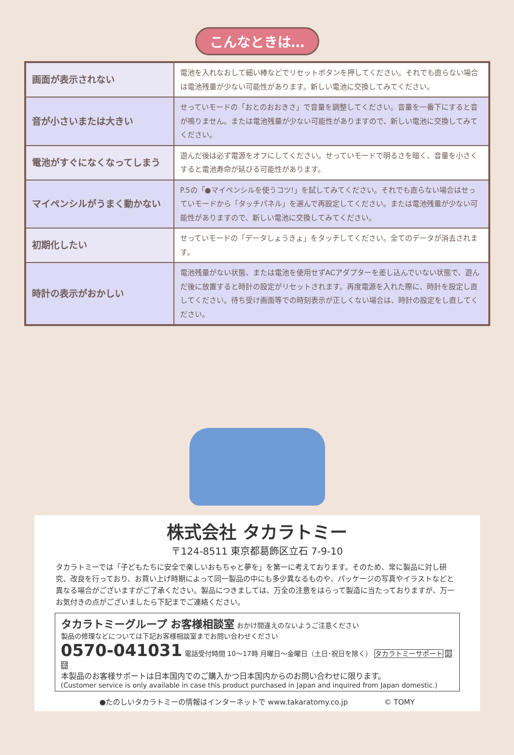こんなときは…
| 画面が表示されない | 電池を入れなおして細い棒などでリセットボタンを押してください。それでも直らない場合は電池残量が少ない可能性があります。新しい電池に交換してみてください。 |
| 音が小さいまたは大きい | せっていモードの「おとのおおきさ」で音量を調整してください。音量を一番下にすると音が鳴りません。または電池残量が少ない可能性がありますので、新しい電池に交換してみてください。 |
| 電池がすぐになくなってしまう | 遊んだ後は必ず電源をオフにしてください。せっていモードで明るさを暗く、音量を小さくすると電池寿命が延びる可能性があります。 |
| マイペンシルがうまく動かない | P.5の「●マイペンシルを使うコツ!」を試してみてください。それでも直らない場合はせっていモードから「タッチパネル」を選んで再設定してください。または電池残量が少ない可能性がありますので、新しい電池に交換してみてください。 |
| 初期化したい | せっていモードの「データしょうきょ」をタッチしてください。全てのデータが消去されます。 |
| 時計の表示がおかしい | 電池残量がない状態、または電池を使用せずACアダプターを差し込んでいない状態で、遊んだ後に放置すると時計の設定がリセットされます。再度電源を入れた際に、時計を設定し直してください。待ち受け画面等での時刻表示が正しくない場合は、時計の設定をし直してください。 |
株式会社 タカラトミー
〒124-8511 東京都葛飾区立石 7-9-10
タカラトミーでは「子どもたちに安全で楽しいおもちゃと夢を」を第一に考えております。そのため、常に製品に対し研究、改良を行っており、お買い上げ時期によって同一製品の中にも多少異なるものや、パッケージの写真やイラストなどと異なる場合がございますがご了承ください。製品につきましては、万全の注意をはらって製造に当たっておりますが、万一お気付きの点がございましたら下記までご連絡ください。
タカラトミーグループ お客様相談室 おかけ間違えのないようご注意ください
製品の修理などについては下記お客様相談室までお問い合わせください
0570-041031 電話受付時間 10～17時 月曜日～金曜日（土日･祝日を除く） タカラトミーサポート 検索
本製品のお客様サポートは日本国内でのご購入かつ日本国内からのお問い合わせに限ります。
(Customer service is only available in case this product purchased in Japan and inquired from Japan domestic.)
●たのしいタカラトミーの情報はインターネットで www.takaratomy.co.jp　　　　　© TOMY